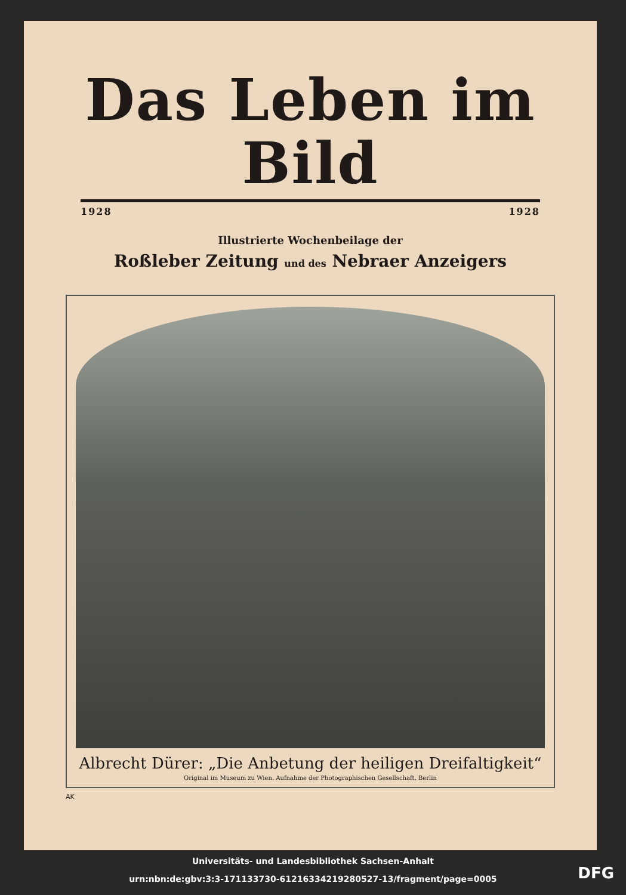Das Leben im Bild
1928 1928
Illustrierte Wochenbeilage der
Roßleber Zeitung und des Nebraer Anzeigers
Albrecht Dürer: „Die Anbetung der heiligen Dreifaltigkeit“
Original im Museum zu Wien. Aufnahme der Photographischen Gesellschaft, Berlin
AK
Universitäts- und Landesbibliothek Sachsen-Anhalt
urn:nbn:de:gbv:3:3-171133730-612163342192805​27-13/fragment/page=0005
DFG